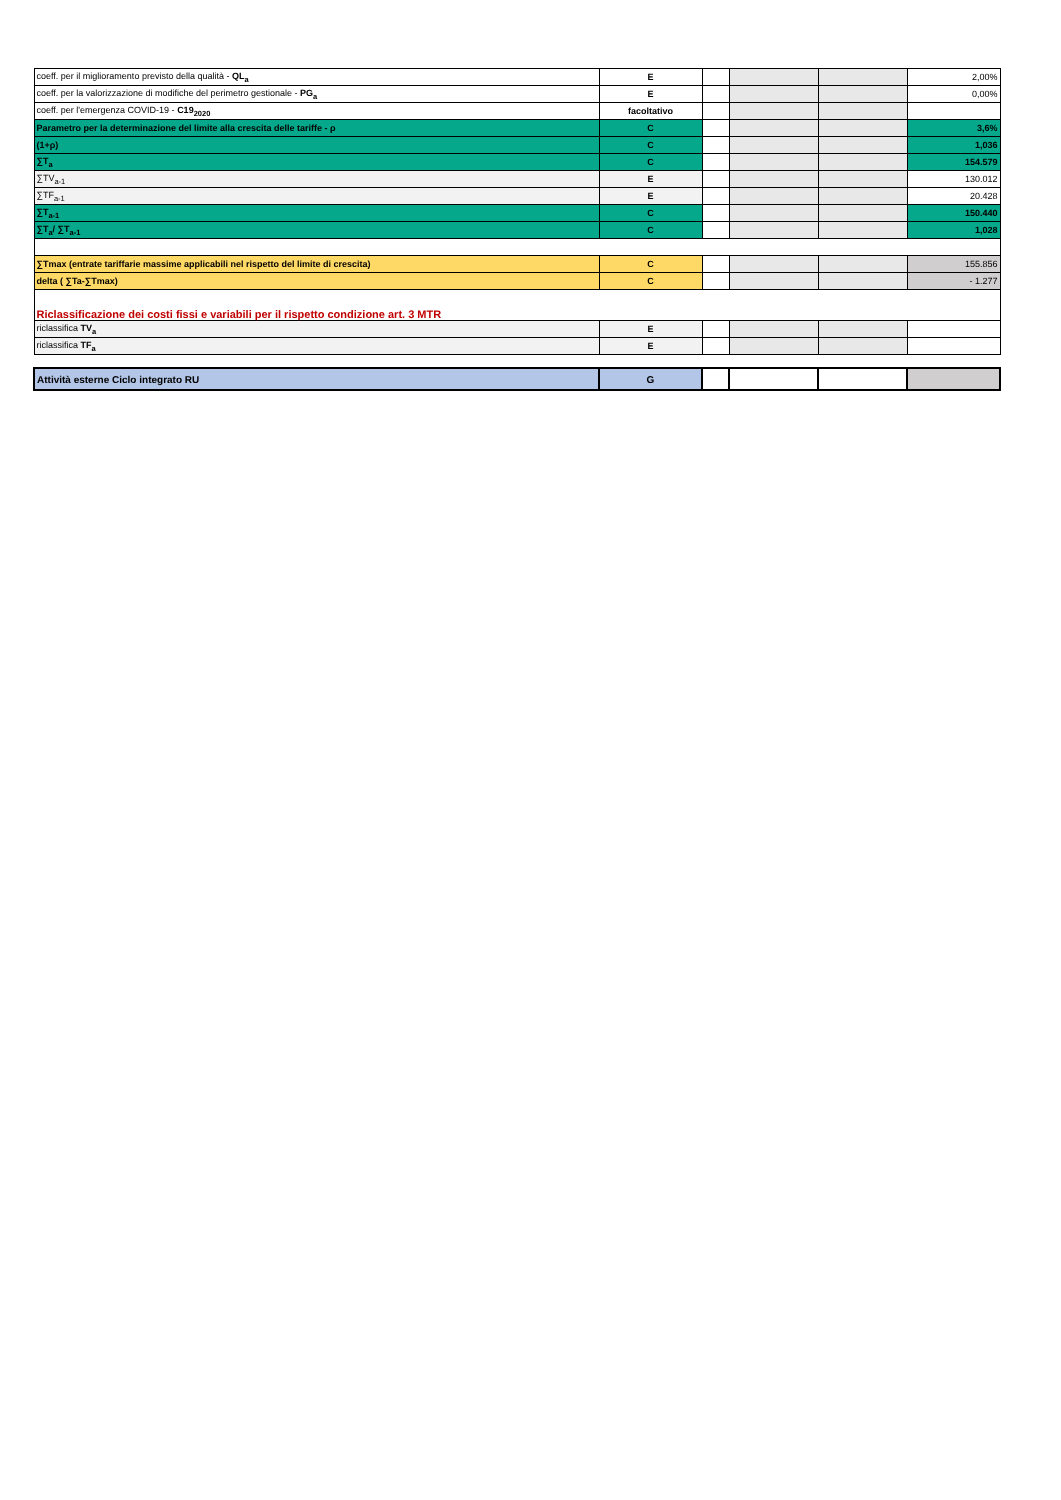| coeff. per il miglioramento previsto della qualità - QL<sub>a</sub> | E | | | | 2,00% |
| coeff. per la valorizzazione di modifiche del perimetro gestionale - PG<sub>a</sub> | E | | | | 0,00% |
| coeff. per l'emergenza COVID-19 - C19<sub>2020</sub> | facoltativo | | | | |
| Parametro per la determinazione del limite alla crescita delle tariffe - ρ | C | | | | 3,6% |
| (1+ρ) | C | | | | 1,036 |
| ∑T<sub>a</sub> | C | | | | 154.579 |
| ∑TV<sub>a-1</sub> | E | | | | 130.012 |
| ∑TF<sub>a-1</sub> | E | | | | 20.428 |
| ∑T<sub>a-1</sub> | C | | | | 150.440 |
| ∑T<sub>a</sub>/ ∑T<sub>a-1</sub> | C | | | | 1,028 |
| ∑Tmax (entrate tariffarie massime applicabili nel rispetto del limite di crescita) | C | | | | 155.856 |
| delta ( ∑Ta-∑Tmax) | C | | | | - 1.277 |
| Riclassificazione dei costi fissi e variabili per il rispetto condizione art. 3 MTR | | | | | |
| riclassifica TV<sub>a</sub> | E | | | | |
| riclassifica TF<sub>a</sub> | E | | | | |
| Attività esterne Ciclo integrato RU | G | | | | |